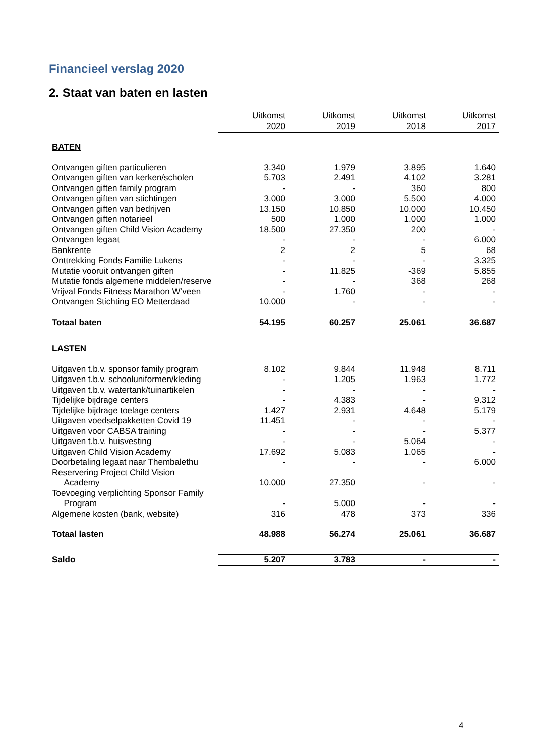Financieel verslag 2020
2. Staat van baten en lasten
| | Uitkomst 2020 | Uitkomst 2019 | Uitkomst 2018 | Uitkomst 2017 |
| --- | --- | --- | --- | --- |
| BATEN | | | | |
| Ontvangen giften particulieren | 3.340 | 1.979 | 3.895 | 1.640 |
| Ontvangen giften van kerken/scholen | 5.703 | 2.491 | 4.102 | 3.281 |
| Ontvangen giften family program | - | - | 360 | 800 |
| Ontvangen giften van stichtingen | 3.000 | 3.000 | 5.500 | 4.000 |
| Ontvangen giften van bedrijven | 13.150 | 10.850 | 10.000 | 10.450 |
| Ontvangen giften notarieel | 500 | 1.000 | 1.000 | 1.000 |
| Ontvangen giften Child Vision Academy | 18.500 | 27.350 | 200 | - |
| Ontvangen legaat | - | - | - | 6.000 |
| Bankrente | 2 | 2 | 5 | 68 |
| Onttrekking Fonds Familie Lukens | - | - | - | 3.325 |
| Mutatie vooruit ontvangen giften | - | 11.825 | -369 | 5.855 |
| Mutatie fonds algemene middelen/reserve | - | - | 368 | 268 |
| Vrijval Fonds Fitness Marathon W’veen | - | 1.760 | - | - |
| Ontvangen Stichting EO Metterdaad | 10.000 | - | - | - |
| Totaal baten | 54.195 | 60.257 | 25.061 | 36.687 |
| LASTEN | | | | |
| Uitgaven t.b.v. sponsor family program | 8.102 | 9.844 | 11.948 | 8.711 |
| Uitgaven t.b.v. schooluniformen/kleding | - | 1.205 | 1.963 | 1.772 |
| Uitgaven t.b.v. watertank/tuinartikelen | - | - | - | - |
| Tijdelijke bijdrage centers | - | 4.383 | - | 9.312 |
| Tijdelijke bijdrage toelage centers | 1.427 | 2.931 | 4.648 | 5.179 |
| Uitgaven voedselpakketten Covid 19 | 11.451 | - | - | - |
| Uitgaven voor CABSA training | - | - | - | 5.377 |
| Uitgaven t.b.v. huisvesting | - | - | 5.064 | - |
| Uitgaven Child Vision Academy | 17.692 | 5.083 | 1.065 | - |
| Doorbetaling legaat naar Thembalethu | - | - | - | 6.000 |
| Reservering Project Child Vision Academy | 10.000 | 27.350 | - | - |
| Toevoeging verplichting Sponsor Family Program | - | 5.000 | - | - |
| Algemene kosten (bank, website) | 316 | 478 | 373 | 336 |
| Totaal lasten | 48.988 | 56.274 | 25.061 | 36.687 |
| Saldo | 5.207 | 3.783 | - | - |
4